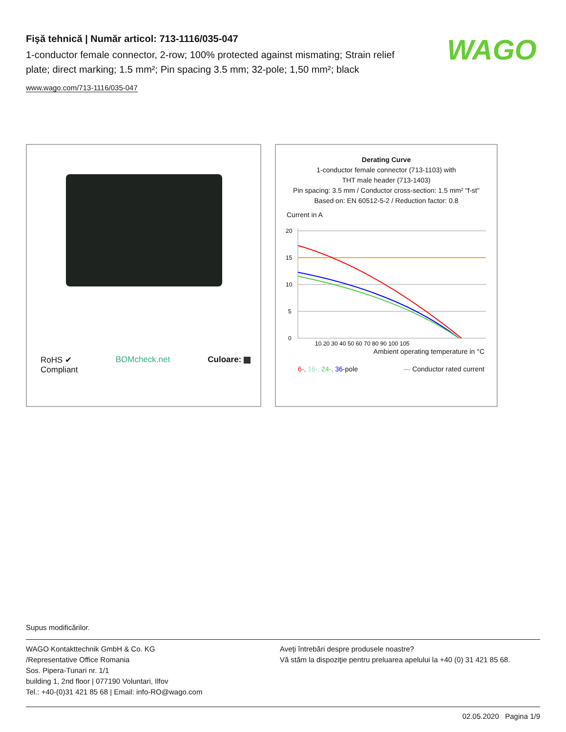Fişă tehnică | Număr articol: 713-1116/035-047
1-conductor female connector, 2-row; 100% protected against mismating; Strain relief plate; direct marking; 1.5 mm²; Pin spacing 3.5 mm; 32-pole; 1,50 mm²; black
www.wago.com/713-1116/035-047
WAGO
RoHS ✔
Compliant
BOMcheck.net Culoare:
Derating Curve
1-conductor female connector (713-1103) with
THT male header (713-1403)
Pin spacing: 3.5 mm / Conductor cross-section: 1.5 mm² "f-st"
Based on: EN 60512-5-2 / Reduction factor: 0.8
Current in A
0
5
10
15
20
10 20 30 40 50 60 70 80 90 100 105
Ambient operating temperature in °C
6-, 16-, 24-, 36-pole — Conductor rated current
Supus modificărilor.
WAGO Kontakttechnik GmbH & Co. KG
/Representative Office Romania
Sos. Pipera-Tunari nr. 1/1
building 1, 2nd floor | 077190 Voluntari, Ilfov
Tel.: +40-(0)31 421 85 68 | Email: info-RO@wago.com
Aveţi întrebări despre produsele noastre?
Vă stăm la dispoziţie pentru preluarea apelului la +40 (0) 31 421 85 68.
02.05.2020 Pagina 1/9